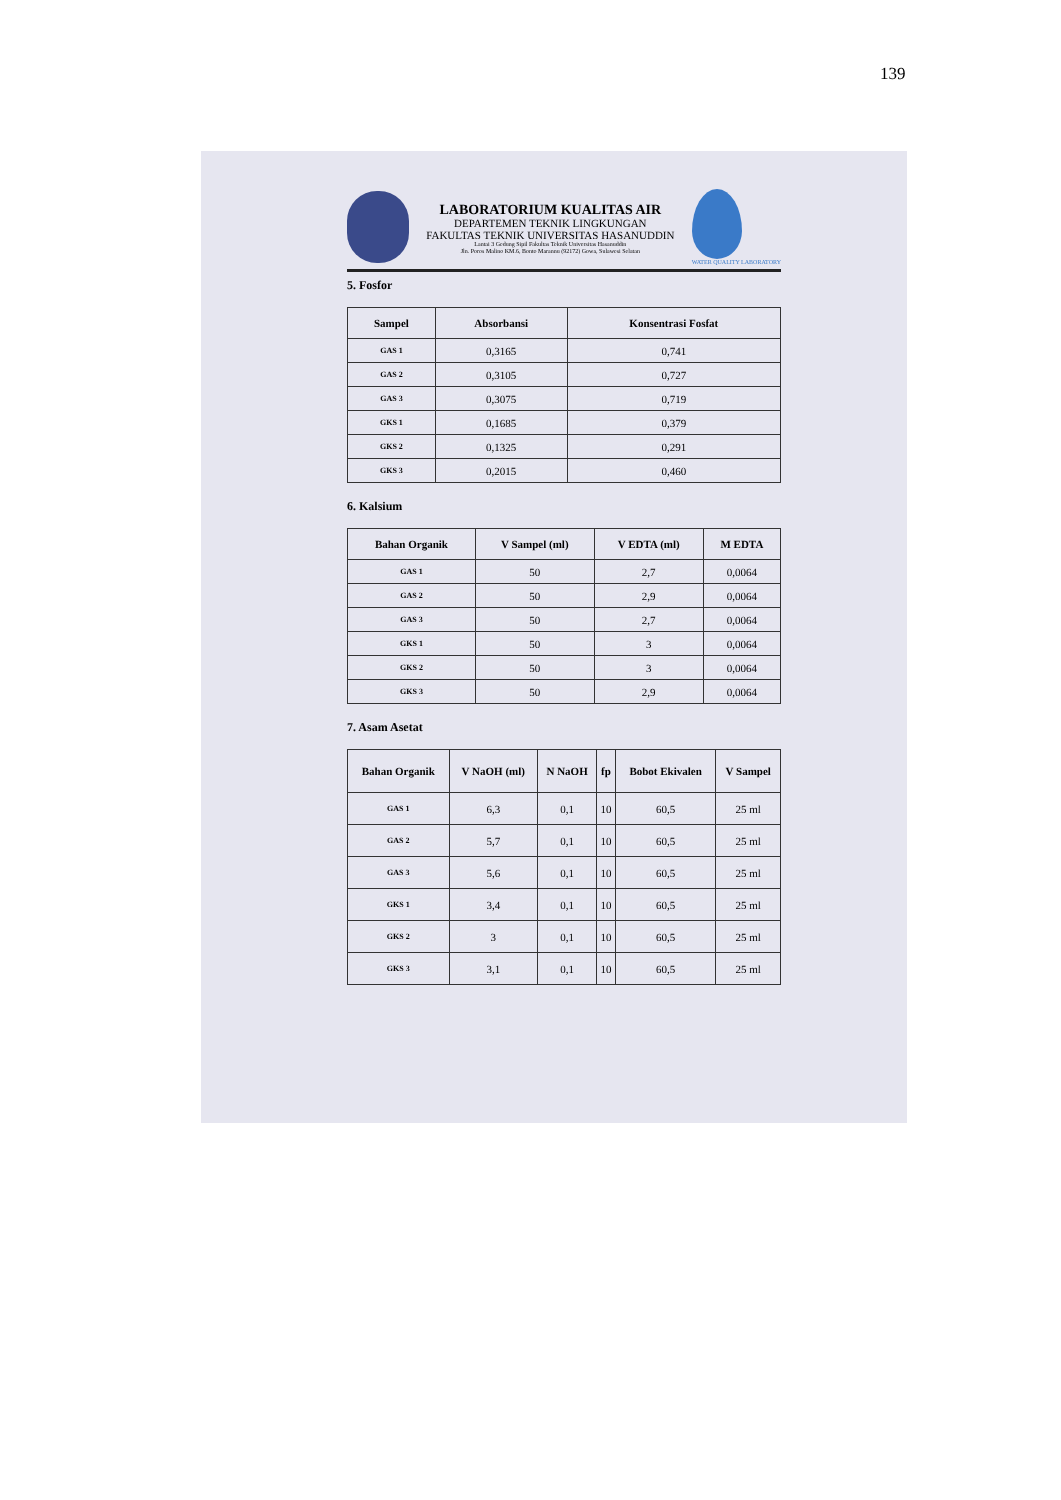139
LABORATORIUM KUALITAS AIR
DEPARTEMEN TEKNIK LINGKUNGAN
FAKULTAS TEKNIK UNIVERSITAS HASANUDDIN
Lantai 3 Gedung Sipil Fakultas Teknik Universitas Hasanuddin
Jln. Poros Malino KM.6, Bonto Marannu (92172) Gowa, Sulawesi Selatan
WATER QUALITY LABORATORY
5. Fosfor
| Sampel | Absorbansi | Konsentrasi Fosfat |
| --- | --- | --- |
| GAS 1 | 0,3165 | 0,741 |
| GAS 2 | 0,3105 | 0,727 |
| GAS 3 | 0,3075 | 0,719 |
| GKS 1 | 0,1685 | 0,379 |
| GKS 2 | 0,1325 | 0,291 |
| GKS 3 | 0,2015 | 0,460 |
6. Kalsium
| Bahan Organik | V Sampel (ml) | V EDTA (ml) | M EDTA |
| --- | --- | --- | --- |
| GAS 1 | 50 | 2,7 | 0,0064 |
| GAS 2 | 50 | 2,9 | 0,0064 |
| GAS 3 | 50 | 2,7 | 0,0064 |
| GKS 1 | 50 | 3 | 0,0064 |
| GKS 2 | 50 | 3 | 0,0064 |
| GKS 3 | 50 | 2,9 | 0,0064 |
7. Asam Asetat
| Bahan Organik | V NaOH (ml) | N NaOH | fp | Bobot Ekivalen | V Sampel |
| --- | --- | --- | --- | --- | --- |
| GAS 1 | 6,3 | 0,1 | 10 | 60,5 | 25 ml |
| GAS 2 | 5,7 | 0,1 | 10 | 60,5 | 25 ml |
| GAS 3 | 5,6 | 0,1 | 10 | 60,5 | 25 ml |
| GKS 1 | 3,4 | 0,1 | 10 | 60,5 | 25 ml |
| GKS 2 | 3 | 0,1 | 10 | 60,5 | 25 ml |
| GKS 3 | 3,1 | 0,1 | 10 | 60,5 | 25 ml |